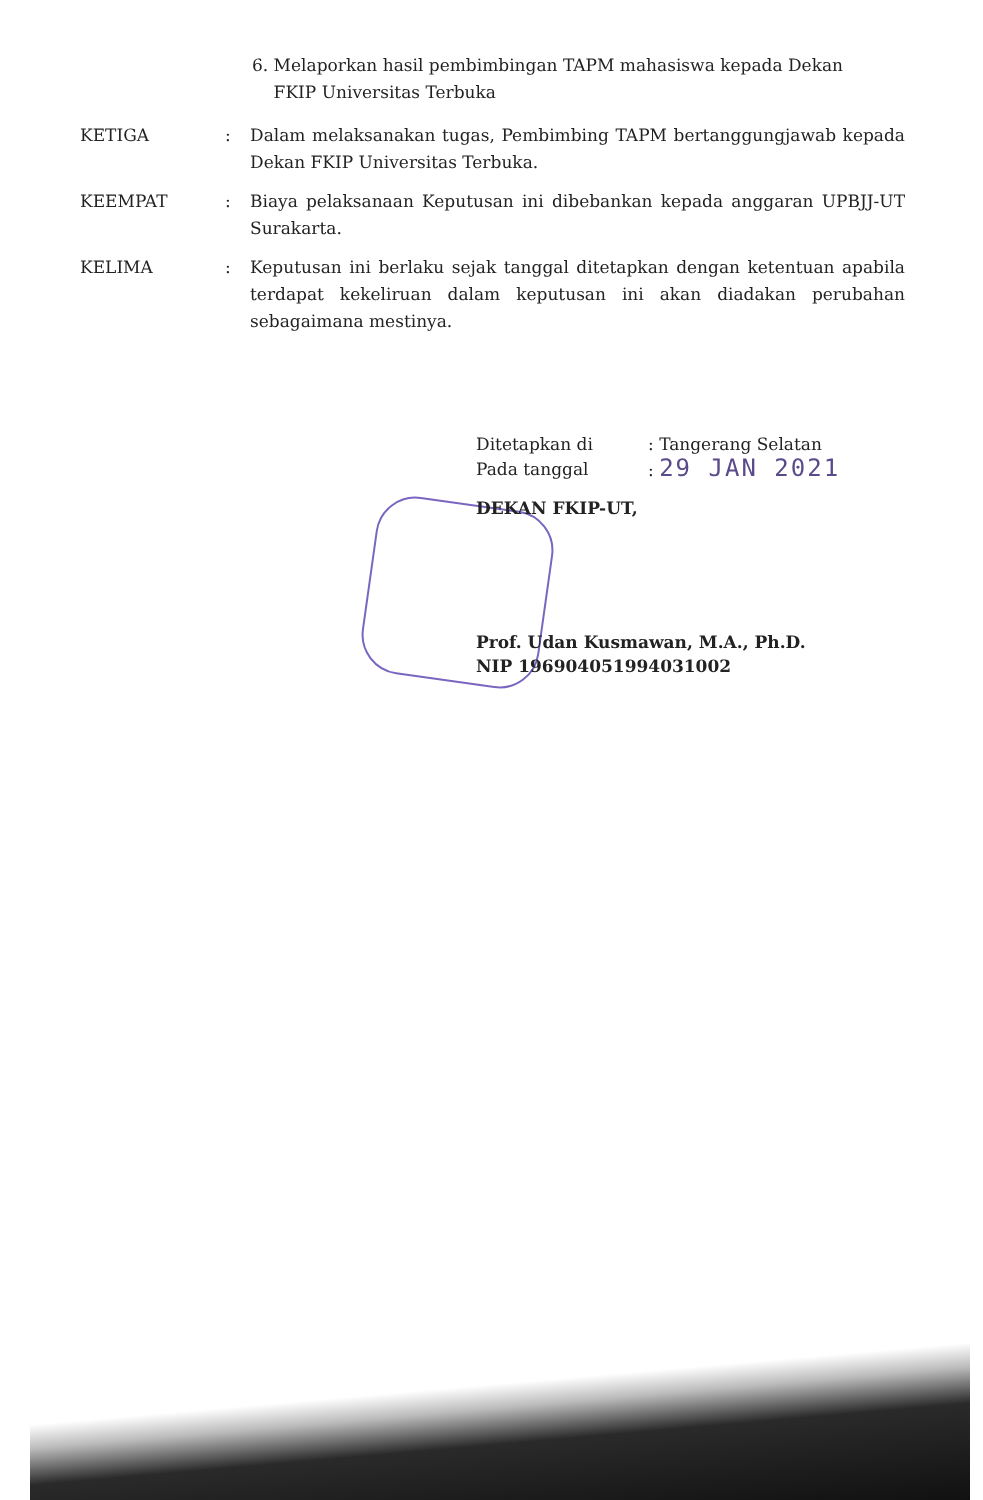6. Melaporkan hasil pembimbingan TAPM mahasiswa kepada Dekan
FKIP Universitas Terbuka
KETIGA : Dalam melaksanakan tugas, Pembimbing TAPM bertanggungjawab kepada Dekan FKIP Universitas Terbuka.
KEEMPAT : Biaya pelaksanaan Keputusan ini dibebankan kepada anggaran UPBJJ-UT Surakarta.
KELIMA : Keputusan ini berlaku sejak tanggal ditetapkan dengan ketentuan apabila terdapat kekeliruan dalam keputusan ini akan diadakan perubahan sebagaimana mestinya.
| Ditetapkan di | : Tangerang Selatan |
| Pada tanggal | : 29 JAN 2021 |
DEKAN FKIP-UT,
Prof. Udan Kusmawan, M.A., Ph.D.
NIP 196904051994031002